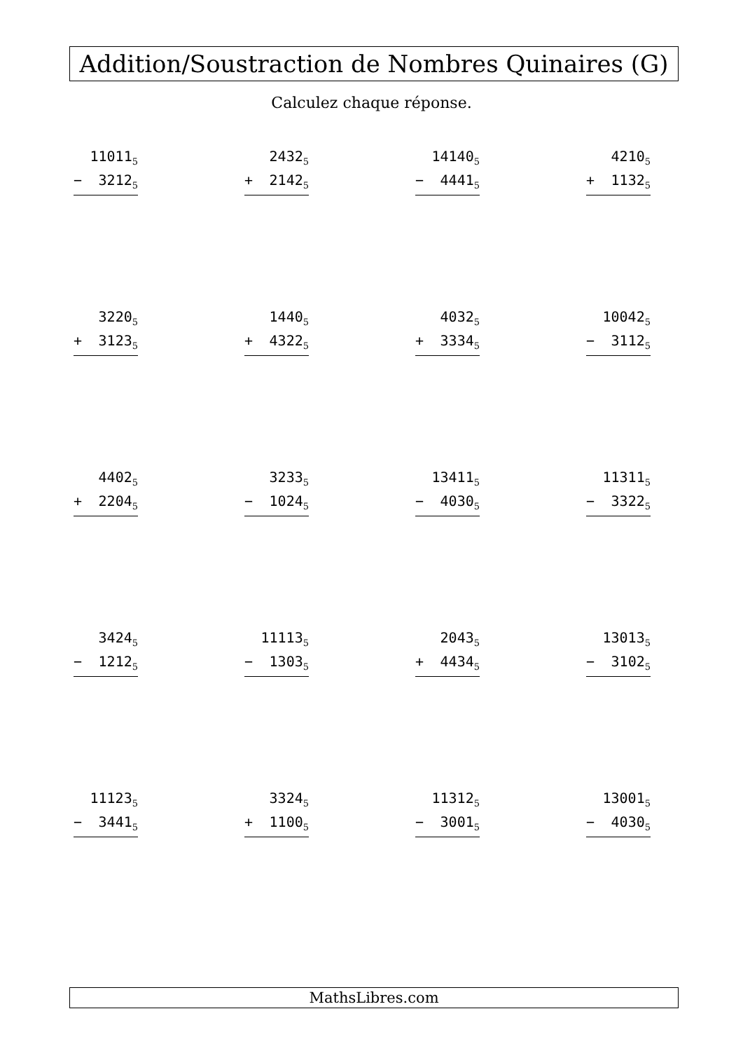Addition/Soustraction de Nombres Quinaires (G)
Calculez chaque réponse.
11011<sub>5</sub>
− 3212<sub>5</sub>
2432<sub>5</sub>
+ 2142<sub>5</sub>
14140<sub>5</sub>
− 4441<sub>5</sub>
4210<sub>5</sub>
+ 1132<sub>5</sub>
3220<sub>5</sub>
+ 3123<sub>5</sub>
1440<sub>5</sub>
+ 4322<sub>5</sub>
4032<sub>5</sub>
+ 3334<sub>5</sub>
10042<sub>5</sub>
− 3112<sub>5</sub>
4402<sub>5</sub>
+ 2204<sub>5</sub>
3233<sub>5</sub>
− 1024<sub>5</sub>
13411<sub>5</sub>
− 4030<sub>5</sub>
11311<sub>5</sub>
− 3322<sub>5</sub>
3424<sub>5</sub>
− 1212<sub>5</sub>
11113<sub>5</sub>
− 1303<sub>5</sub>
2043<sub>5</sub>
+ 4434<sub>5</sub>
13013<sub>5</sub>
− 3102<sub>5</sub>
11123<sub>5</sub>
− 3441<sub>5</sub>
3324<sub>5</sub>
+ 1100<sub>5</sub>
11312<sub>5</sub>
− 3001<sub>5</sub>
13001<sub>5</sub>
− 4030<sub>5</sub>
MathsLibres.com